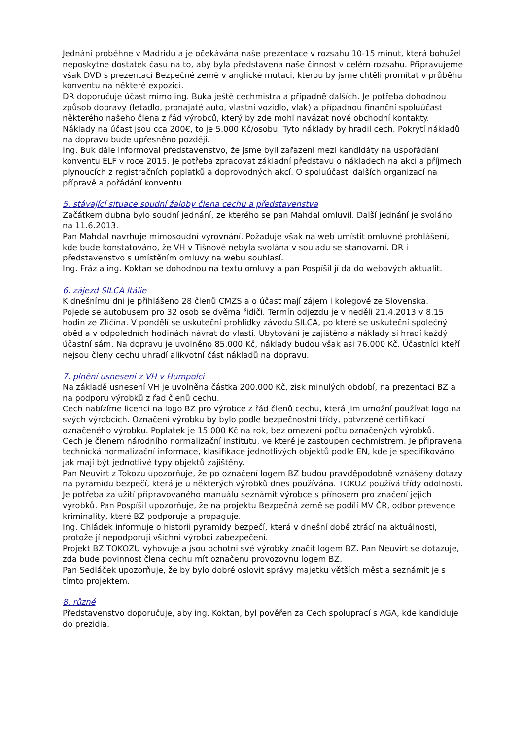Jednání proběhne v Madridu a je očekávána naše prezentace v rozsahu 10-15 minut, která bohužel neposkytne dostatek času na to, aby byla představena naše činnost v celém rozsahu. Připravujeme však DVD s prezentací Bezpečné země v anglické mutaci, kterou by jsme chtěli promítat v průběhu konventu na některé expozici.
DR doporučuje účast mimo ing. Buka ještě cechmistra a případně dalších. Je potřeba dohodnou způsob dopravy (letadlo, pronajaté auto, vlastní vozidlo, vlak) a případnou finanční spoluúčast některého našeho člena z řád výrobců, který by zde mohl navázat nové obchodní kontakty. Náklady na účast jsou cca 200€, to je 5.000 Kč/osobu. Tyto náklady by hradil cech. Pokrytí nákladů na dopravu bude upřesněno později.
Ing. Buk dále informoval představenstvo, že jsme byli zařazeni mezi kandidáty na uspořádání konventu ELF v roce 2015. Je potřeba zpracovat základní představu o nákladech na akci a příjmech plynoucích z registračních poplatků a doprovodných akcí. O spoluúčasti dalších organizací na přípravě a pořádání konventu.
5. stávající situace soudní žaloby člena cechu a představenstva
Začátkem dubna bylo soudní jednání, ze kterého se pan Mahdal omluvil. Další jednání je svoláno na 11.6.2013.
Pan Mahdal navrhuje mimosoudní vyrovnání. Požaduje však na web umístit omluvné prohlášení, kde bude konstatováno, že VH v Tišnově nebyla svolána v souladu se stanovami. DR i představenstvo s umístěním omluvy na webu souhlasí.
Ing. Fráz a ing. Koktan se dohodnou na textu omluvy a pan Pospíšil jí dá do webových aktualit.
6. zájezd SILCA Itálie
K dnešnímu dni je přihlášeno 28 členů CMZS a o účast mají zájem i kolegové ze Slovenska.
Pojede se autobusem pro 32 osob se dvěma řidiči. Termín odjezdu je v neděli 21.4.2013 v 8.15 hodin ze Zličína. V pondělí se uskuteční prohlídky závodu SILCA, po které se uskuteční společný oběd a v odpoledních hodinách návrat do vlasti. Ubytování je zajištěno a náklady si hradí každý účastní sám. Na dopravu je uvolněno 85.000 Kč, náklady budou však asi 76.000 Kč. Účastníci kteří nejsou členy cechu uhradí alikvotní část nákladů na dopravu.
7. plnění usnesení z VH v Humpolci
Na základě usnesení VH je uvolněna částka 200.000 Kč, zisk minulých období, na prezentaci BZ a na podporu výrobků z řad členů cechu.
Cech nabízíme licenci na logo BZ pro výrobce z řád členů cechu, která jim umožní používat logo na svých výrobcích. Označení výrobku by bylo podle bezpečnostní třídy, potvrzené certifikací označeného výrobku. Poplatek je 15.000 Kč na rok, bez omezení počtu označených výrobků.
Cech je členem národního normalizační institutu, ve které je zastoupen cechmistrem. Je připravena technická normalizační informace, klasifikace jednotlivých objektů podle EN, kde je specifikováno jak mají být jednotlivé typy objektů zajištěny.
Pan Neuvirt z Tokozu upozorňuje, že po označení logem BZ budou pravděpodobně vznášeny dotazy na pyramidu bezpečí, která je u některých výrobků dnes používána. TOKOZ používá třídy odolnosti. Je potřeba za užití připravovaného manuálu seznámit výrobce s přínosem pro značení jejich výrobků. Pan Pospíšil upozorňuje, že na projektu Bezpečná země se podílí MV ČR, odbor prevence kriminality, které BZ podporuje a propaguje.
Ing. Chládek informuje o historii pyramidy bezpečí, která v dnešní době ztrácí na aktuálnosti, protože jí nepodporují všichni výrobci zabezpečení.
Projekt BZ TOKOZU vyhovuje a jsou ochotni své výrobky značit logem BZ. Pan Neuvirt se dotazuje, zda bude povinnost člena cechu mít označenu provozovnu logem BZ.
Pan Sedláček upozorňuje, že by bylo dobré oslovit správy majetku větších měst a seznámit je s tímto projektem.
8. různé
Představenstvo doporučuje, aby ing. Koktan, byl pověřen za Cech spoluprací s AGA, kde kandiduje do prezidia.